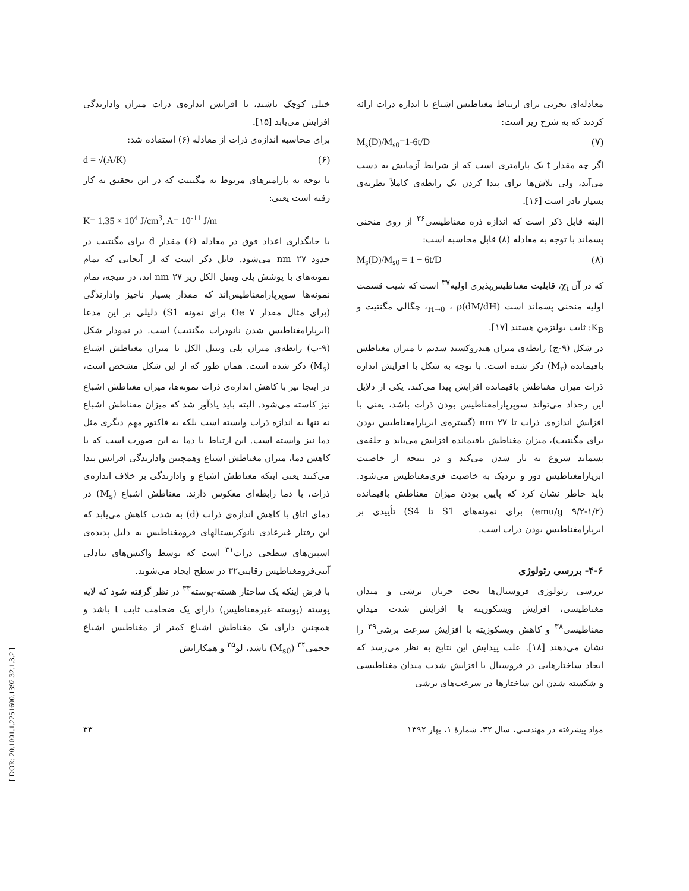خیلی کوچک باشند، با افزایش اندازه‌ی ذرات میزان وادارندگی افزایش می‌یابد [۱۵].
برای محاسبه اندازه‌ی ذرات از معادله (۶) استفاده شد:
d = √(A/K) (۶)
با توجه به پارامترهای مربوط به مگنتیت که در این تحقیق به کار رفته است یعنی:
K= 1.35 × 10<sup>4</sup> J/cm<sup>3</sup>, A= 10<sup>-11</sup> J/m
با جایگذاری اعداد فوق در معادله (۶) مقدار d برای مگنتیت در حدود ۲۷ nm می‌شود. قابل ذکر است که از آنجایی که تمام نمونه‌های با پوشش پلی وینیل الکل زیر ۲۷ nm اند، در نتیجه، تمام نمونه‌ها سوپرپارامغناطیس‌اند که مقدار بسیار ناچیز وادارندگی (برای مثال مقدار ۷ Oe برای نمونه S1) دلیلی بر این مدعا (ابرپارامغناطیس شدن نانوذرات مگنتیت) است. در نمودار شکل (۹-ب) رابطه‌ی میزان پلی وینیل الکل با میزان مغناطش اشباع (M<sub>s</sub>) ذکر شده است. همان طور که از این شکل مشخص است، در اینجا نیز با کاهش اندازه‌ی ذرات نمونه‌ها، میزان مغناطش اشباع نیز کاسته می‌شود. البته باید یادآور شد که میزان مغناطش اشباع نه تنها به اندازه ذرات وابسته است بلکه به فاکتور مهم دیگری مثل دما نیز وابسته است. این ارتباط با دما به این صورت است که با کاهش دما، میزان مغناطش اشباع وهمچنین وادارندگی افزایش پیدا می‌کنند یعنی اینکه مغناطش اشباع و وادارندگی بر خلاف اندازه‌ی ذرات، با دما رابطه‌ای معکوس دارند. مغناطش اشباع (M<sub>s</sub>) در دمای اتاق با کاهش اندازه‌ی ذرات (d) به شدت کاهش می‌یابد که این رفتار غیرعادی نانوکریستالهای فرومغناطیس به دلیل پدیده‌ی اسپین‌های سطحی ذرات<sup>۳۱</sup> است که توسط واکنش‌های تبادلی آنتی‌فرومغناطیس رقابتی۳۲ در سطح ایجاد می‌شوند.
با فرض اینکه یک ساختار هسته-پوسته<sup>۳۳</sup> در نظر گرفته شود که لایه پوسته (پوسته غیرمغناطیس) دارای یک ضخامت ثابت t باشد و همچنین دارای یک مغناطش اشباع کمتر از مغناطیس اشباع حجمی<sup>۳۴</sup> (M<sub>s0</sub>) باشد، لو<sup>۳۵</sup> و همکارانش
معادله‌ای تجربی برای ارتباط مغناطیس اشباع با اندازه ذرات ارائه کردند که به شرح زیر است:
M<sub>s</sub>(D)/M<sub>s0</sub>=1-6t/D (۷)
اگر چه مقدار t یک پارامتری است که از شرایط آزمایش به دست می‌آید، ولی تلاش‌ها برای پیدا کردن یک رابطه‌ی کاملاً نظریه‌ی بسیار نادر است [۱۶].
البته قابل ذکر است که اندازه ذره مغناطیسی<sup>۳۶</sup> از روی منحنی پسماند با توجه به معادله (۸) قابل محاسبه است:
M<sub>s</sub>(D)/M<sub>s0</sub> = 1 − 6t/D (۸)
که در آن χ<sub>i</sub>، قابلیت مغناطیس‌پذیری اولیه<sup>۳۷</sup> است که شیب قسمت اولیه منحنی پسماند است (dM/dH)<sub>H→0</sub> ، ρ، چگالی مگنتیت و K<sub>B</sub>: ثابت بولتزمن هستند [۱۷].
در شکل (۹-ج) رابطه‌ی میزان هیدروکسید سدیم با میزان مغناطش باقیمانده (M<sub>r</sub>) ذکر شده است. با توجه به شکل با افزایش اندازه ذرات میزان مغناطش باقیمانده افزایش پیدا می‌کند. یکی از دلایل این رخداد می‌تواند سوپرپارامغناطیس بودن ذرات باشد، یعنی با افزایش اندازه‌ی ذرات تا ۲۷ nm (گستره‌ی ابرپارامغناطیس بودن برای مگنتیت)، میزان مغناطش باقیمانده افزایش می‌یابد و حلقه‌ی پسماند شروع به باز شدن می‌کند و در نتیجه از خاصیت ابرپارامغناطیس دور و نزدیک به خاصیت فری‌مغناطیس می‌شود. باید خاطر نشان کرد که پایین بودن میزان مغناطش باقیمانده (۱/۲-۹/۲ emu/g) برای نمونه‌های S1 تا S4) تأییدی بر ابرپارامغناطیس بودن ذرات است.
۴-۶- بررسی رئولوژی
بررسی رئولوژی فروسیال‌ها تحت جریان برشی و میدان مغناطیسی، افزایش ویسکوزیته با افزایش شدت میدان مغناطیسی<sup>۳۸</sup> و کاهش ویسکوزیته با افزایش سرعت برشی<sup>۳۹</sup> را نشان می‌دهند [۱۸]. علت پیدایش این نتایج به نظر می‌رسد که ایجاد ساختارهایی در فروسیال با افزایش شدت میدان مغناطیسی و شکسته شدن این ساختارها در سرعت‌های برشی
مواد پیشرفته در مهندسی، سال ۳۲، شمارهٔ ۱، بهار ۱۳۹۲ ۳۳
[ DOR: 20.1001.1.2251600.1392.32.1.3.2 ]